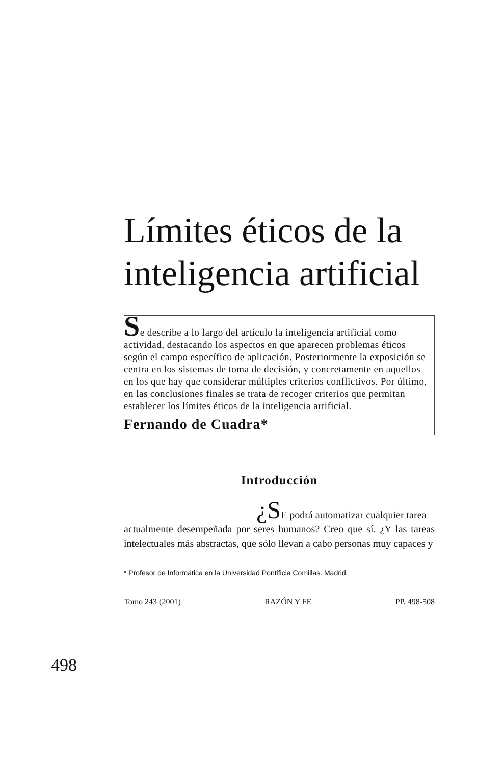Límites éticos de la inteligencia artificial
Se describe a lo largo del artículo la inteligencia artificial como actividad, destacando los aspectos en que aparecen problemas éticos según el campo específico de aplicación. Posteriormente la exposición se centra en los sistemas de toma de decisión, y concretamente en aquellos en los que hay que considerar múltiples criterios conflictivos. Por último, en las conclusiones finales se trata de recoger criterios que permitan establecer los límites éticos de la inteligencia artificial.
Fernando de Cuadra*
Introducción
¿SE podrá automatizar cualquier tarea
actualmente desempeñada por seres humanos? Creo que sí. ¿Y las tareas intelectuales más abstractas, que sólo llevan a cabo personas muy capaces y
* Profesor de Informática en la Universidad Pontificia Comillas. Madrid.
Tomo 243 (2001) RAZÓN Y FE PP. 498-508
498